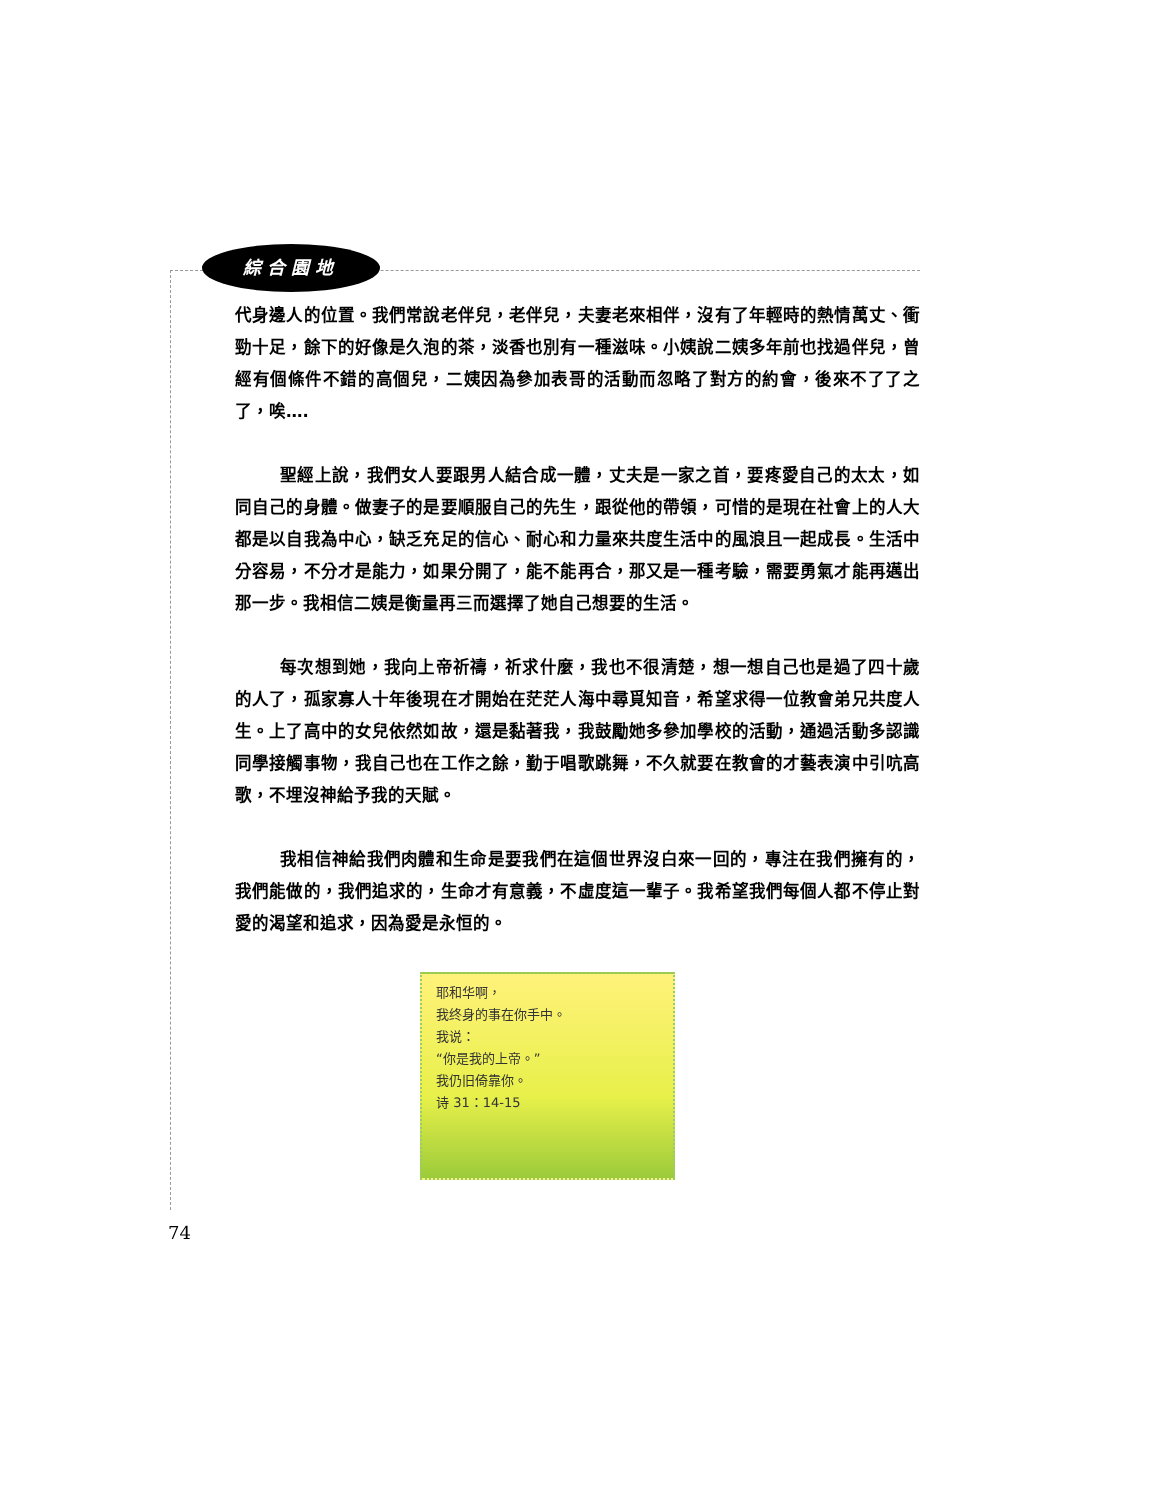綜合園地
代身邊人的位置。我們常說老伴兒，老伴兒，夫妻老來相伴，沒有了年輕時的熱情萬丈、衝勁十足，餘下的好像是久泡的茶，淡香也別有一種滋味。小姨說二姨多年前也找過伴兒，曾經有個條件不錯的高個兒，二姨因為參加表哥的活動而忽略了對方的約會，後來不了了之了，唉….
聖經上說，我們女人要跟男人結合成一體，丈夫是一家之首，要疼愛自己的太太，如同自己的身體。做妻子的是要順服自己的先生，跟從他的帶領，可惜的是現在社會上的人大都是以自我為中心，缺乏充足的信心、耐心和力量來共度生活中的風浪且一起成長。生活中分容易，不分才是能力，如果分開了，能不能再合，那又是一種考驗，需要勇氣才能再邁出那一步。我相信二姨是衡量再三而選擇了她自己想要的生活。
每次想到她，我向上帝祈禱，祈求什麼，我也不很清楚，想一想自己也是過了四十歲的人了，孤家寡人十年後現在才開始在茫茫人海中尋覓知音，希望求得一位教會弟兄共度人生。上了高中的女兒依然如故，還是黏著我，我鼓勵她多參加學校的活動，通過活動多認識同學接觸事物，我自己也在工作之餘，勤于唱歌跳舞，不久就要在教會的才藝表演中引吭高歌，不埋沒神給予我的天賦。
我相信神給我們肉體和生命是要我們在這個世界沒白來一回的，專注在我們擁有的，我們能做的，我們追求的，生命才有意義，不虛度這一輩子。我希望我們每個人都不停止對愛的渴望和追求，因為愛是永恒的。
耶和华啊，
我终身的事在你手中。
我说：
“你是我的上帝。”
我仍旧倚靠你。
诗 31：14-15
74